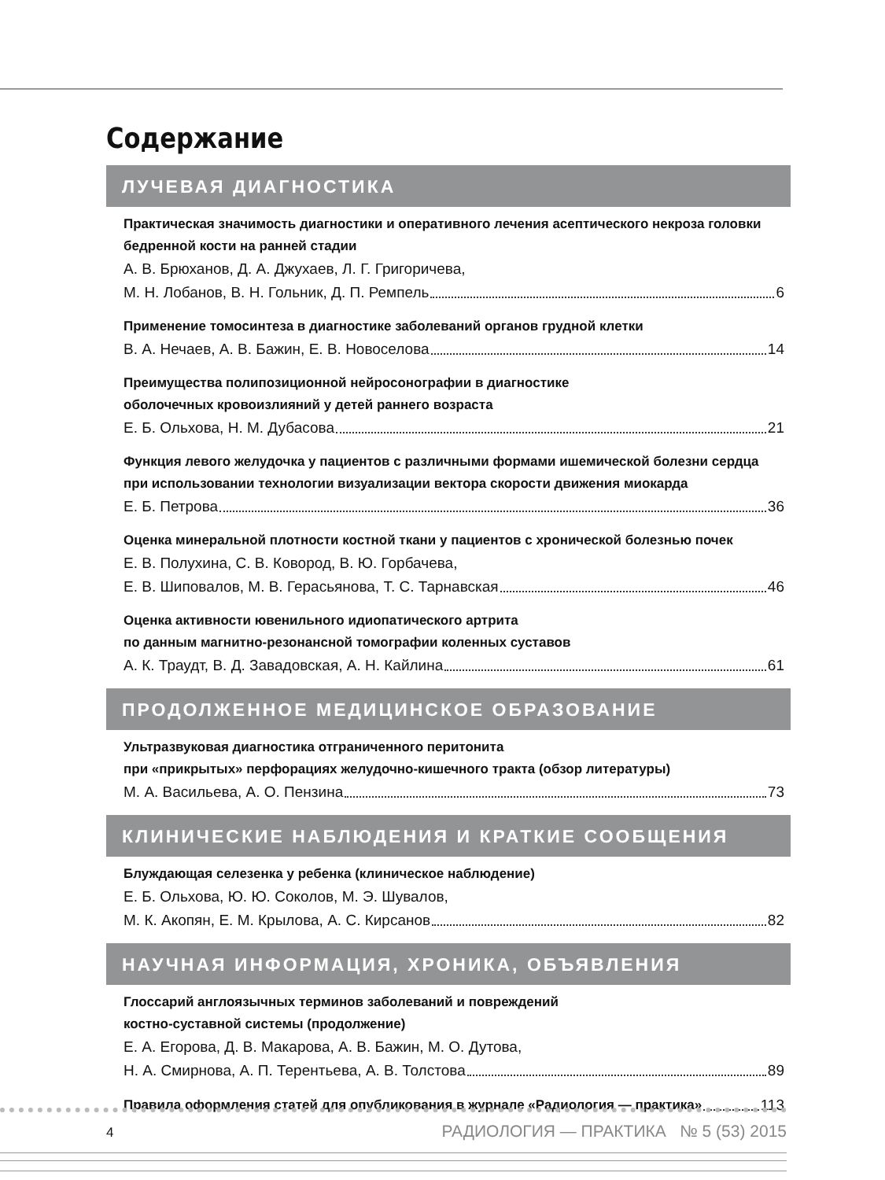Содержание
ЛУЧЕВАЯ ДИАГНОСТИКА
Практическая значимость диагностики и оперативного лечения асептического некроза головки бедренной кости на ранней стадии
А. В. Брюханов, Д. А. Джухаев, Л. Г. Григоричева,
М. Н. Лобанов, В. Н. Гольник, Д. П. Ремпель 6
Применение томосинтеза в диагностике заболеваний органов грудной клетки
В. А. Нечаев, А. В. Бажин, Е. В. Новоселова 14
Преимущества полипозиционной нейросонографии в диагностике
оболочечных кровоизлияний у детей раннего возраста
Е. Б. Ольхова, Н. М. Дубасова 21
Функция левого желудочка у пациентов с различными формами ишемической болезни сердца при использовании технологии визуализации вектора скорости движения миокарда
Е. Б. Петрова 36
Оценка минеральной плотности костной ткани у пациентов с хронической болезнью почек
Е. В. Полухина, С. В. Ковород, В. Ю. Горбачева,
Е. В. Шиповалов, М. В. Герасьянова, Т. С. Тарнавская 46
Оценка активности ювенильного идиопатического артрита
по данным магнитно-резонансной томографии коленных суставов
А. К. Траудт, В. Д. Завадовская, А. Н. Кайлина 61
ПРОДОЛЖЕННОЕ МЕДИЦИНСКОЕ ОБРАЗОВАНИЕ
Ультразвуковая диагностика отграниченного перитонита
при «прикрытых» перфорациях желудочно-кишечного тракта (обзор литературы)
М. А. Васильева, А. О. Пензина 73
КЛИНИЧЕСКИЕ НАБЛЮДЕНИЯ И КРАТКИЕ СООБЩЕНИЯ
Блуждающая селезенка у ребенка (клиническое наблюдение)
Е. Б. Ольхова, Ю. Ю. Соколов, М. Э. Шувалов,
М. К. Акопян, Е. М. Крылова, А. С. Кирсанов 82
НАУЧНАЯ ИНФОРМАЦИЯ, ХРОНИКА, ОБЪЯВЛЕНИЯ
Глоссарий англоязычных терминов заболеваний и повреждений
костно-суставной системы (продолжение)
Е. А. Егорова, Д. В. Макарова, А. В. Бажин, М. О. Дутова,
Н. А. Смирнова, А. П. Терентьева, А. В. Толстова 89
Правила оформления статей для опубликования в журнале «Радиология — практика» 113
4
РАДИОЛОГИЯ — ПРАКТИКА № 5 (53) 2015